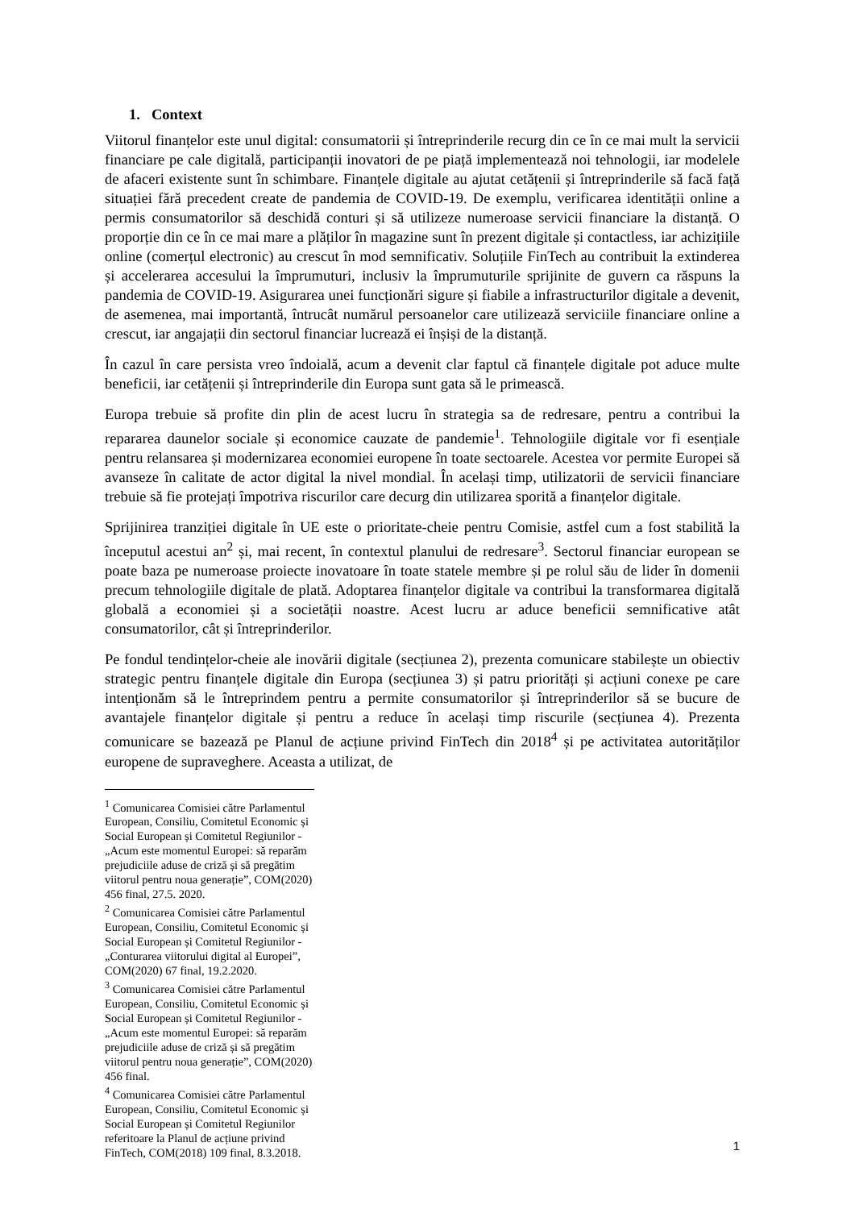1. Context
Viitorul finanțelor este unul digital: consumatorii și întreprinderile recurg din ce în ce mai mult la servicii financiare pe cale digitală, participanții inovatori de pe piață implementează noi tehnologii, iar modelele de afaceri existente sunt în schimbare. Finanțele digitale au ajutat cetățenii și întreprinderile să facă față situației fără precedent create de pandemia de COVID-19. De exemplu, verificarea identității online a permis consumatorilor să deschidă conturi și să utilizeze numeroase servicii financiare la distanță. O proporție din ce în ce mai mare a plăților în magazine sunt în prezent digitale și contactless, iar achizițiile online (comerțul electronic) au crescut în mod semnificativ. Soluțiile FinTech au contribuit la extinderea și accelerarea accesului la împrumuturi, inclusiv la împrumuturile sprijinite de guvern ca răspuns la pandemia de COVID-19. Asigurarea unei funcționări sigure și fiabile a infrastructurilor digitale a devenit, de asemenea, mai importantă, întrucât numărul persoanelor care utilizează serviciile financiare online a crescut, iar angajații din sectorul financiar lucrează ei înșiși de la distanță.
În cazul în care persista vreo îndoială, acum a devenit clar faptul că finanțele digitale pot aduce multe beneficii, iar cetățenii și întreprinderile din Europa sunt gata să le primească.
Europa trebuie să profite din plin de acest lucru în strategia sa de redresare, pentru a contribui la repararea daunelor sociale și economice cauzate de pandemie<sup>1</sup>. Tehnologiile digitale vor fi esențiale pentru relansarea și modernizarea economiei europene în toate sectoarele. Acestea vor permite Europei să avanseze în calitate de actor digital la nivel mondial. În același timp, utilizatorii de servicii financiare trebuie să fie protejați împotriva riscurilor care decurg din utilizarea sporită a finanțelor digitale.
Sprijinirea tranziției digitale în UE este o prioritate-cheie pentru Comisie, astfel cum a fost stabilită la începutul acestui an<sup>2</sup> și, mai recent, în contextul planului de redresare<sup>3</sup>. Sectorul financiar european se poate baza pe numeroase proiecte inovatoare în toate statele membre și pe rolul său de lider în domenii precum tehnologiile digitale de plată. Adoptarea finanțelor digitale va contribui la transformarea digitală globală a economiei și a societății noastre. Acest lucru ar aduce beneficii semnificative atât consumatorilor, cât și întreprinderilor.
Pe fondul tendințelor-cheie ale inovării digitale (secțiunea 2), prezenta comunicare stabilește un obiectiv strategic pentru finanțele digitale din Europa (secțiunea 3) și patru priorități și acțiuni conexe pe care intenționăm să le întreprindem pentru a permite consumatorilor și întreprinderilor să se bucure de avantajele finanțelor digitale și pentru a reduce în același timp riscurile (secțiunea 4). Prezenta comunicare se bazează pe Planul de acțiune privind FinTech din 2018<sup>4</sup> și pe activitatea autorităților europene de supraveghere. Aceasta a utilizat, de
<sup>1</sup> Comunicarea Comisiei către Parlamentul European, Consiliu, Comitetul Economic și Social European și Comitetul Regiunilor - „Acum este momentul Europei: să reparăm prejudiciile aduse de criză și să pregătim viitorul pentru noua generație”, COM(2020) 456 final, 27.5. 2020.
<sup>2</sup> Comunicarea Comisiei către Parlamentul European, Consiliu, Comitetul Economic și Social European și Comitetul Regiunilor - „Conturarea viitorului digital al Europei”, COM(2020) 67 final, 19.2.2020.
<sup>3</sup> Comunicarea Comisiei către Parlamentul European, Consiliu, Comitetul Economic și Social European și Comitetul Regiunilor - „Acum este momentul Europei: să reparăm prejudiciile aduse de criză și să pregătim viitorul pentru noua generație”, COM(2020) 456 final.
<sup>4</sup> Comunicarea Comisiei către Parlamentul European, Consiliu, Comitetul Economic și Social European și Comitetul Regiunilor referitoare la Planul de acțiune privind FinTech, COM(2018) 109 final, 8.3.2018.
1